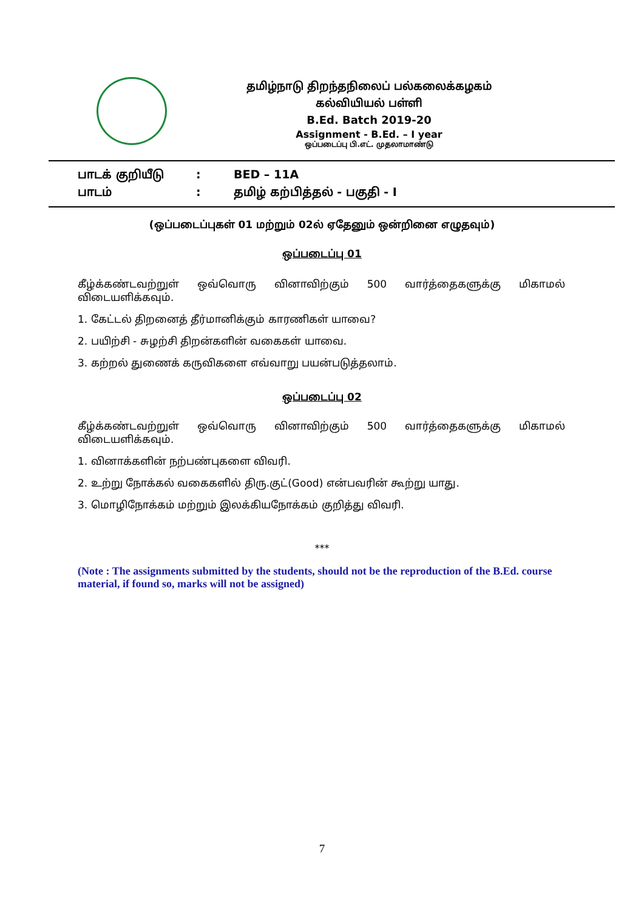தமிழ்நாடு திறந்தநிலைப் பல்கலைக்கழகம்
கல்வியியல் பள்ளி
B.Ed. Batch 2019-20
Assignment - B.Ed. – I year
ஒப்படைப்பு பி.எட். முதலாமாண்டு
பாடக் குறியீடு: BED – 11A
பாடம்: தமிழ் கற்பித்தல் - பகுதி - I
(ஒப்படைப்புகள் 01 மற்றும் 02ல் ஏதேனும் ஒன்றினை எழுதவும்)
ஒப்படைப்பு 01
கீழ்க்கண்டவற்றுள் ஒவ்வொரு வினாவிற்கும் 500 வார்த்தைகளுக்கு மிகாமல்
விடையளிக்கவும்.
1. கேட்டல் திறனைத் தீர்மானிக்கும் காரணிகள் யாவை?
2. பயிற்சி - சுழற்சி திறன்களின் வகைகள் யாவை.
3. கற்றல் துணைக் கருவிகளை எவ்வாறு பயன்படுத்தலாம்.
ஒப்படைப்பு 02
கீழ்க்கண்டவற்றுள் ஒவ்வொரு வினாவிற்கும் 500 வார்த்தைகளுக்கு மிகாமல்
விடையளிக்கவும்.
1. வினாக்களின் நற்பண்புகளை விவரி.
2. உற்று நோக்கல் வகைகளில் திரு.குட்(Good) என்பவரின் கூற்று யாது.
3. மொழிநோக்கம் மற்றும் இலக்கியநோக்கம் குறித்து விவரி.
***
(Note : The assignments submitted by the students, should not be the reproduction of the B.Ed. course material, if found so, marks will not be assigned)
7